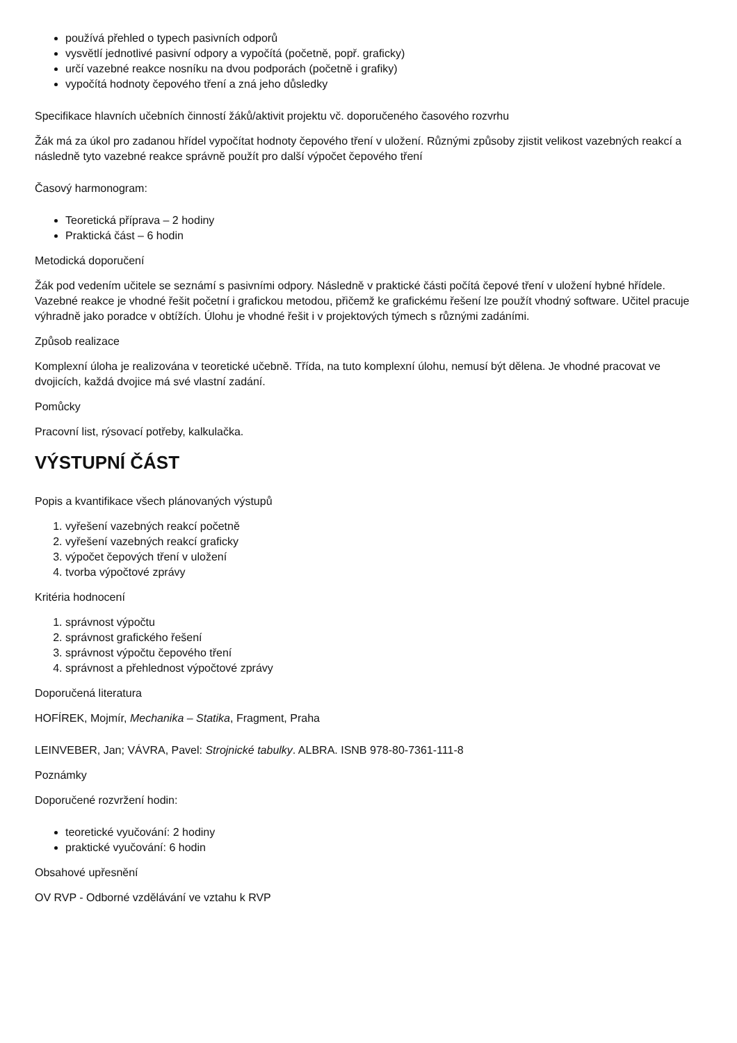používá přehled o typech pasivních odporů
vysvětlí jednotlivé pasivní odpory a vypočítá (početně, popř. graficky)
určí vazebné reakce nosníku na dvou podporách (početně i grafiky)
vypočítá hodnoty čepového tření a zná jeho důsledky
Specifikace hlavních učebních činností žáků/aktivit projektu vč. doporučeného časového rozvrhu
Žák má za úkol pro zadanou hřídel vypočítat hodnoty čepového tření v uložení. Různými způsoby zjistit velikost vazebných reakcí a následně tyto vazebné reakce správně použít pro další výpočet čepového tření
Časový harmonogram:
Teoretická příprava – 2 hodiny
Praktická část – 6 hodin
Metodická doporučení
Žák pod vedením učitele se seznámí s pasivními odpory. Následně v praktické části počítá čepové tření v uložení hybné hřídele. Vazebné reakce je vhodné řešit početní i grafickou metodou, přičemž ke grafickému řešení lze použít vhodný software. Učitel pracuje výhradně jako poradce v obtížích. Úlohu je vhodné řešit i v projektových týmech s různými zadáními.
Způsob realizace
Komplexní úloha je realizována v teoretické učebně. Třída, na tuto komplexní úlohu, nemusí být dělena. Je vhodné pracovat ve dvojicích, každá dvojice má své vlastní zadání.
Pomůcky
Pracovní list, rýsovací potřeby, kalkulačka.
VÝSTUPNÍ ČÁST
Popis a kvantifikace všech plánovaných výstupů
1. vyřešení vazebných reakcí početně
2. vyřešení vazebných reakcí graficky
3. výpočet čepových tření v uložení
4. tvorba výpočtové zprávy
Kritéria hodnocení
1. správnost výpočtu
2. správnost grafického řešení
3. správnost výpočtu čepového tření
4. správnost a přehlednost výpočtové zprávy
Doporučená literatura
HOFÍREK, Mojmír, Mechanika – Statika, Fragment, Praha
LEINVEBER, Jan; VÁVRA, Pavel: Strojnické tabulky. ALBRA. ISNB 978-80-7361-111-8
Poznámky
Doporučené rozvržení hodin:
teoretické vyučování: 2 hodiny
praktické vyučování: 6 hodin
Obsahové upřesnění
OV RVP - Odborné vzdělávání ve vztahu k RVP